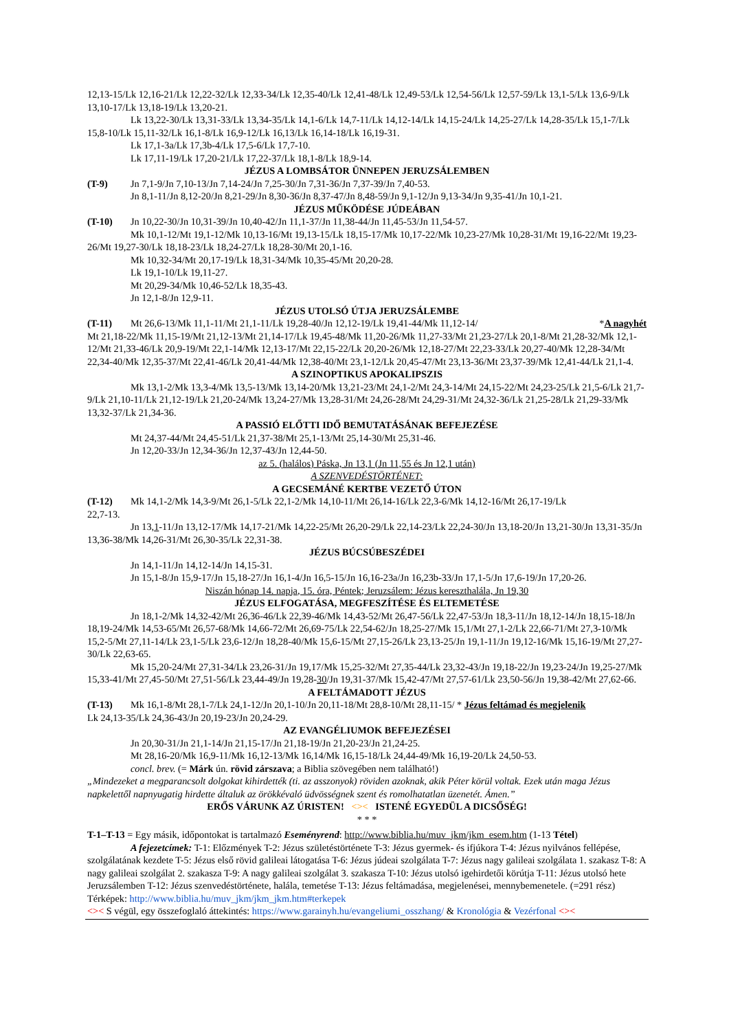12,13-15/Lk 12,16-21/Lk 12,22-32/Lk 12,33-34/Lk 12,35-40/Lk 12,41-48/Lk 12,49-53/Lk 12,54-56/Lk 12,57-59/Lk 13,1-5/Lk 13,6-9/Lk 13,10-17/Lk 13,18-19/Lk 13,20-21.
Lk 13,22-30/Lk 13,31-33/Lk 13,34-35/Lk 14,1-6/Lk 14,7-11/Lk 14,12-14/Lk 14,15-24/Lk 14,25-27/Lk 14,28-35/Lk 15,1-7/Lk 15,8-10/Lk 15,11-32/Lk 16,1-8/Lk 16,9-12/Lk 16,13/Lk 16,14-18/Lk 16,19-31.
Lk 17,1-3a/Lk 17,3b-4/Lk 17,5-6/Lk 17,7-10.
Lk 17,11-19/Lk 17,20-21/Lk 17,22-37/Lk 18,1-8/Lk 18,9-14.
JÉZUS A LOMBSÁTOR ÜNNEPEN JERUZSÁLEMBEN
(T-9) Jn 7,1-9/Jn 7,10-13/Jn 7,14-24/Jn 7,25-30/Jn 7,31-36/Jn 7,37-39/Jn 7,40-53.
Jn 8,1-11/Jn 8,12-20/Jn 8,21-29/Jn 8,30-36/Jn 8,37-47/Jn 8,48-59/Jn 9,1-12/Jn 9,13-34/Jn 9,35-41/Jn 10,1-21.
JÉZUS MŰKÖDÉSE JÚDEÁBAN
(T-10) Jn 10,22-30/Jn 10,31-39/Jn 10,40-42/Jn 11,1-37/Jn 11,38-44/Jn 11,45-53/Jn 11,54-57.
Mk 10,1-12/Mt 19,1-12/Mk 10,13-16/Mt 19,13-15/Lk 18,15-17/Mk 10,17-22/Mk 10,23-27/Mk 10,28-31/Mt 19,16-22/Mt 19,23-26/Mt 19,27-30/Lk 18,18-23/Lk 18,24-27/Lk 18,28-30/Mt 20,1-16.
Mk 10,32-34/Mt 20,17-19/Lk 18,31-34/Mk 10,35-45/Mt 20,20-28.
Lk 19,1-10/Lk 19,11-27.
Mt 20,29-34/Mk 10,46-52/Lk 18,35-43.
Jn 12,1-8/Jn 12,9-11.
JÉZUS UTOLSÓ ÚTJA JERUZSÁLEMBE
(T-11) Mt 26,6-13/Mk 11,1-11/Mt 21,1-11/Lk 19,28-40/Jn 12,12-19/Lk 19,41-44/Mk 11,12-14/ *A nagyhét
Mt 21,18-22/Mk 11,15-19/Mt 21,12-13/Mt 21,14-17/Lk 19,45-48/Mk 11,20-26/Mk 11,27-33/Mt 21,23-27/Lk 20,1-8/Mt 21,28-32/Mk 12,1-12/Mt 21,33-46/Lk 20,9-19/Mt 22,1-14/Mk 12,13-17/Mt 22,15-22/Lk 20,20-26/Mk 12,18-27/Mt 22,23-33/Lk 20,27-40/Mk 12,28-34/Mt 22,34-40/Mk 12,35-37/Mt 22,41-46/Lk 20,41-44/Mk 12,38-40/Mt 23,1-12/Lk 20,45-47/Mt 23,13-36/Mt 23,37-39/Mk 12,41-44/Lk 21,1-4.
A SZINOPTIKUS APOKALIPSZIS
Mk 13,1-2/Mk 13,3-4/Mk 13,5-13/Mk 13,14-20/Mk 13,21-23/Mt 24,1-2/Mt 24,3-14/Mt 24,15-22/Mt 24,23-25/Lk 21,5-6/Lk 21,7-9/Lk 21,10-11/Lk 21,12-19/Lk 21,20-24/Mk 13,24-27/Mk 13,28-31/Mt 24,26-28/Mt 24,29-31/Mt 24,32-36/Lk 21,25-28/Lk 21,29-33/Mk 13,32-37/Lk 21,34-36.
A PASSIÓ ELŐTTI IDŐ BEMUTATÁSÁNAK BEFEJEZÉSE
Mt 24,37-44/Mt 24,45-51/Lk 21,37-38/Mt 25,1-13/Mt 25,14-30/Mt 25,31-46.
Jn 12,20-33/Jn 12,34-36/Jn 12,37-43/Jn 12,44-50.
az 5. (halálos) Páska, Jn 13,1 (Jn 11,55 és Jn 12,1 után)
A SZENVEDÉSTÖRTÉNET:
A GECSEMÁNÉ KERTBE VEZETŐ ÚTON
(T-12) Mk 14,1-2/Mk 14,3-9/Mt 26,1-5/Lk 22,1-2/Mk 14,10-11/Mt 26,14-16/Lk 22,3-6/Mk 14,12-16/Mt 26,17-19/Lk
22,7-13.
Jn 13,1-11/Jn 13,12-17/Mk 14,17-21/Mk 14,22-25/Mt 26,20-29/Lk 22,14-23/Lk 22,24-30/Jn 13,18-20/Jn 13,21-30/Jn 13,31-35/Jn 13,36-38/Mk 14,26-31/Mt 26,30-35/Lk 22,31-38.
JÉZUS BÚCSÚBESZÉDEI
Jn 14,1-11/Jn 14,12-14/Jn 14,15-31.
Jn 15,1-8/Jn 15,9-17/Jn 15,18-27/Jn 16,1-4/Jn 16,5-15/Jn 16,16-23a/Jn 16,23b-33/Jn 17,1-5/Jn 17,6-19/Jn 17,20-26.
Niszán hónap 14. napja, 15. óra, Péntek; Jeruzsálem: Jézus kereszthalála, Jn 19,30
JÉZUS ELFOGATÁSA, MEGFESZÍTÉSE ÉS ELTEMETÉSE
Jn 18,1-2/Mk 14,32-42/Mt 26,36-46/Lk 22,39-46/Mk 14,43-52/Mt 26,47-56/Lk 22,47-53/Jn 18,3-11/Jn 18,12-14/Jn 18,15-18/Jn 18,19-24/Mk 14,53-65/Mt 26,57-68/Mk 14,66-72/Mt 26,69-75/Lk 22,54-62/Jn 18,25-27/Mk 15,1/Mt 27,1-2/Lk 22,66-71/Mt 27,3-10/Mk 15,2-5/Mt 27,11-14/Lk 23,1-5/Lk 23,6-12/Jn 18,28-40/Mk 15,6-15/Mt 27,15-26/Lk 23,13-25/Jn 19,1-11/Jn 19,12-16/Mk 15,16-19/Mt 27,27-30/Lk 22,63-65.
Mk 15,20-24/Mt 27,31-34/Lk 23,26-31/Jn 19,17/Mk 15,25-32/Mt 27,35-44/Lk 23,32-43/Jn 19,18-22/Jn 19,23-24/Jn 19,25-27/Mk 15,33-41/Mt 27,45-50/Mt 27,51-56/Lk 23,44-49/Jn 19,28-30/Jn 19,31-37/Mk 15,42-47/Mt 27,57-61/Lk 23,50-56/Jn 19,38-42/Mt 27,62-66.
A FELTÁMADOTT JÉZUS
(T-13) Mk 16,1-8/Mt 28,1-7/Lk 24,1-12/Jn 20,1-10/Jn 20,11-18/Mt 28,8-10/Mt 28,11-15/ * Jézus feltámad és megjelenik
Lk 24,13-35/Lk 24,36-43/Jn 20,19-23/Jn 20,24-29.
AZ EVANGÉLIUMOK BEFEJEZÉSEI
Jn 20,30-31/Jn 21,1-14/Jn 21,15-17/Jn 21,18-19/Jn 21,20-23/Jn 21,24-25.
Mt 28,16-20/Mk 16,9-11/Mk 16,12-13/Mk 16,14/Mk 16,15-18/Lk 24,44-49/Mk 16,19-20/Lk 24,50-53.
concl. brev. (= Márk ún. rövid zárszava; a Biblia szövegében nem található!)
„Mindezeket a megparancsolt dolgokat kihirdették (ti. az asszonyok) röviden azoknak, akik Péter körül voltak. Ezek után maga Jézus napkelettől napnyugatig hirdette általuk az örökkévaló üdvösségnek szent és romolhatatlan üzenetét. Ámen.”
ERŐS VÁRUNK AZ ÚRISTEN! <>< ISTENÉ EGYEDÜL A DICSŐSÉG!
* * *
T-1–T-13 = Egy másik, időpontokat is tartalmazó Eseményrend: http://www.biblia.hu/muv_jkm/jkm_esem.htm (1-13 Tétel)
A fejezetcímek: T-1: Előzmények T-2: Jézus születéstörténete T-3: Jézus gyermek- és ifjúkora T-4: Jézus nyilvános fellépése, szolgálatának kezdete T-5: Jézus első rövid galileai látogatása T-6: Jézus júdeai szolgálata T-7: Jézus nagy galileai szolgálata 1. szakasz T-8: A nagy galileai szolgálat 2. szakasza T-9: A nagy galileai szolgálat 3. szakasza T-10: Jézus utolsó igehirdetői körútja T-11: Jézus utolsó hete Jeruzsálemben T-12: Jézus szenvedéstörténete, halála, temetése T-13: Jézus feltámadása, megjelenései, mennybemenetele. (=291 rész) Térképek: http://www.biblia.hu/muv_jkm/jkm_jkm.htm#terkepek
<>< S végül, egy összefoglaló áttekintés: https://www.garainyh.hu/evangeliumi_osszhang/ & Kronológia & Vezérfonal <><